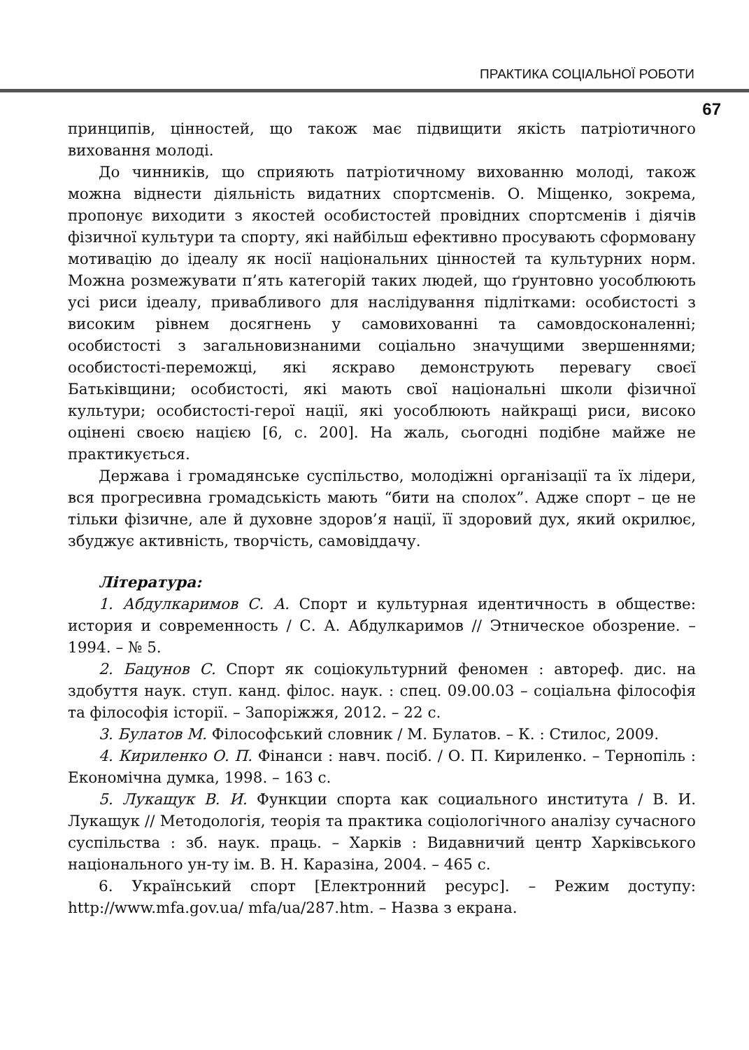ПРАКТИКА СОЦІАЛЬНОЇ РОБОТИ
67
принципів, цінностей, що також має підвищити якість патріотичного виховання молоді.
До чинників, що сприяють патріотичному вихованню молоді, також можна віднести діяльність видатних спортсменів. О. Міщенко, зокрема, пропонує виходити з якостей особистостей провідних спортсменів і діячів фізичної культури та спорту, які найбільш ефективно просувають сформовану мотивацію до ідеалу як носії національних цінностей та культурних норм. Можна розмежувати п’ять категорій таких людей, що ґрунтовно уособлюють усі риси ідеалу, привабливого для наслідування підлітками: особистості з високим рівнем досягнень у самовихованні та самовдосконаленні; особистості з загальновизнаними соціально значущими звершеннями; особистості-переможці, які яскраво демонструють перевагу своєї Батьківщини; особистості, які мають свої національні школи фізичної культури; особистості-герої нації, які уособлюють найкращі риси, високо оцінені своєю нацією [6, с. 200]. На жаль, сьогодні подібне майже не практикується.
Держава і громадянське суспільство, молодіжні організації та їх лідери, вся прогресивна громадськість мають “бити на сполох”. Адже спорт – це не тільки фізичне, але й духовне здоров’я нації, її здоровий дух, який окрилює, збуджує активність, творчість, самовіддачу.
Література:
1. Абдулкаримов С. А. Спорт и культурная идентичность в обществе: история и современность / С. А. Абдулкаримов // Этническое обозрение. – 1994. – № 5.
2. Бацунов С. Спорт як соціокультурний феномен : автореф. дис. на здобуття наук. ступ. канд. філос. наук. : спец. 09.00.03 – соціальна філософія та філософія історії. – Запоріжжя, 2012. – 22 с.
3. Булатов М. Філософський словник / М. Булатов. – К. : Стилос, 2009.
4. Кириленко О. П. Фінанси : навч. посіб. / О. П. Кириленко. – Тернопіль : Економічна думка, 1998. – 163 с.
5. Лукащук В. И. Функции спорта как социального института / В. И. Лукащук // Методологія, теорія та практика соціологічного аналізу сучасного суспільства : зб. наук. праць. – Харків : Видавничий центр Харківського національного ун-ту ім. В. Н. Каразіна, 2004. – 465 с.
6. Український спорт [Електронний ресурс]. – Режим доступу: http://www.mfa.gov.ua/ mfa/ua/287.htm. – Назва з екрана.